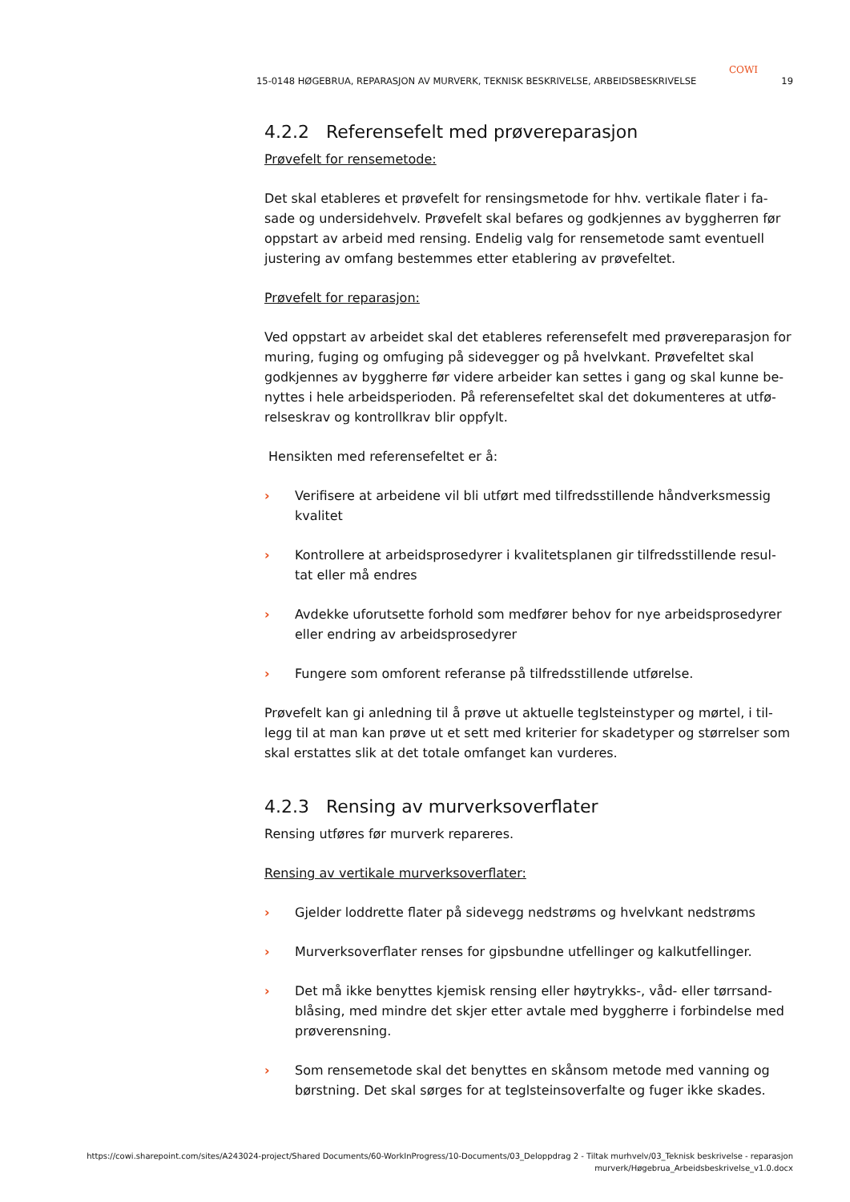COWI
15-0148 HØGEBRUA, REPARASJON AV MURVERK, TEKNISK BESKRIVELSE, ARBEIDSBESKRIVELSE 19
4.2.2 Referensefelt med prøvereparasjon
Prøvefelt for rensemetode:
Det skal etableres et prøvefelt for rensingsmetode for hhv. vertikale flater i fa-sade og undersidehvelv. Prøvefelt skal befares og godkjennes av byggherren før oppstart av arbeid med rensing. Endelig valg for rensemetode samt eventuell justering av omfang bestemmes etter etablering av prøvefeltet.
Prøvefelt for reparasjon:
Ved oppstart av arbeidet skal det etableres referensefelt med prøvereparasjon for muring, fuging og omfuging på sidevegger og på hvelvkant. Prøvefeltet skal godkjennes av byggherre før videre arbeider kan settes i gang og skal kunne be-nyttes i hele arbeidsperioden. På referensefeltet skal det dokumenteres at utfø-relseskrav og kontrollkrav blir oppfylt.
Hensikten med referensefeltet er å:
› Verifisere at arbeidene vil bli utført med tilfredsstillende håndverksmessig kvalitet
› Kontrollere at arbeidsprosedyrer i kvalitetsplanen gir tilfredsstillende resul-tat eller må endres
› Avdekke uforutsette forhold som medfører behov for nye arbeidsprosedyrer eller endring av arbeidsprosedyrer
› Fungere som omforent referanse på tilfredsstillende utførelse.
Prøvefelt kan gi anledning til å prøve ut aktuelle teglsteinstyper og mørtel, i til-legg til at man kan prøve ut et sett med kriterier for skadetyper og størrelser som skal erstattes slik at det totale omfanget kan vurderes.
4.2.3 Rensing av murverksoverflater
Rensing utføres før murverk repareres.
Rensing av vertikale murverksoverflater:
› Gjelder loddrette flater på sidevegg nedstrøms og hvelvkant nedstrøms
› Murverksoverflater renses for gipsbundne utfellinger og kalkutfellinger.
› Det må ikke benyttes kjemisk rensing eller høytrykks-, våd- eller tørrsand-blåsing, med mindre det skjer etter avtale med byggherre i forbindelse med prøverensning.
› Som rensemetode skal det benyttes en skånsom metode med vanning og børstning. Det skal sørges for at teglsteinsoverfalte og fuger ikke skades.
https://cowi.sharepoint.com/sites/A243024-project/Shared Documents/60-WorkInProgress/10-Documents/03_Deloppdrag 2 - Tiltak murhvelv/03_Teknisk beskrivelse - reparasjon murverk/Høgebrua_Arbeidsbeskrivelse_v1.0.docx